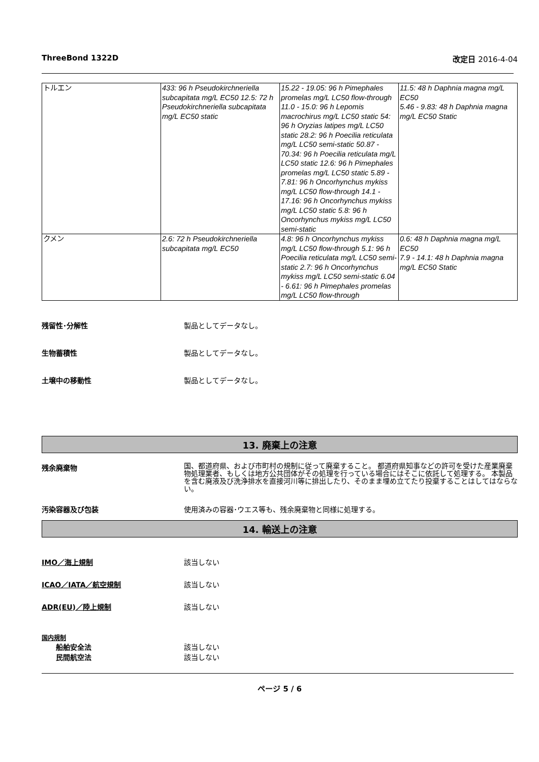ThreeBond 1322D 改定日 2016-4-04
| トルエン | 433: 96 h Pseudokirchneriella subcapitata mg/L EC50 12.5: 72 h Pseudokirchneriella subcapitata mg/L EC50 static | 15.22 - 19.05: 96 h Pimephales promelas mg/L LC50 flow-through 11.0 - 15.0: 96 h Lepomis macrochirus mg/L LC50 static 54: 96 h Oryzias latipes mg/L LC50 static 28.2: 96 h Poecilia reticulata mg/L LC50 semi-static 50.87 - 70.34: 96 h Poecilia reticulata mg/L LC50 static 12.6: 96 h Pimephales promelas mg/L LC50 static 5.89 - 7.81: 96 h Oncorhynchus mykiss mg/L LC50 flow-through 14.1 - 17.16: 96 h Oncorhynchus mykiss mg/L LC50 static 5.8: 96 h Oncorhynchus mykiss mg/L LC50 semi-static | 11.5: 48 h Daphnia magna mg/L EC50 5.46 - 9.83: 48 h Daphnia magna mg/L EC50 Static |
| クメン | 2.6: 72 h Pseudokirchneriella subcapitata mg/L EC50 | 4.8: 96 h Oncorhynchus mykiss mg/L LC50 flow-through 5.1: 96 h Poecilia reticulata mg/L LC50 semi-static 2.7: 96 h Oncorhynchus mykiss mg/L LC50 semi-static 6.04 - 6.61: 96 h Pimephales promelas mg/L LC50 flow-through | 0.6: 48 h Daphnia magna mg/L EC50 7.9 - 14.1: 48 h Daphnia magna mg/L EC50 Static |
残留性･分解性 製品としてデータなし。
生物蓄積性 製品としてデータなし。
土壌中の移動性 製品としてデータなし。
13. 廃棄上の注意
残余廃棄物
国、都道府県、および市町村の規制に従って廃棄すること。 都道府県知事などの許可を受けた産業廃棄物処理業者、もしくは地方公共団体がその処理を行っている場合にはそこに依託して処理する。 本製品を含む廃液及び洗浄排水を直接河川等に排出したり、そのまま埋め立てたり投棄することはしてはならない。
汚染容器及び包装 使用済みの容器･ウエス等も、残余廃棄物と同様に処理する。
14. 輸送上の注意
IMO／海上規制 該当しない
ICAO／IATA／航空規制 該当しない
ADR(EU)／陸上規制 該当しない
国内規制
船舶安全法 該当しない
民間航空法 該当しない
ページ 5 / 6